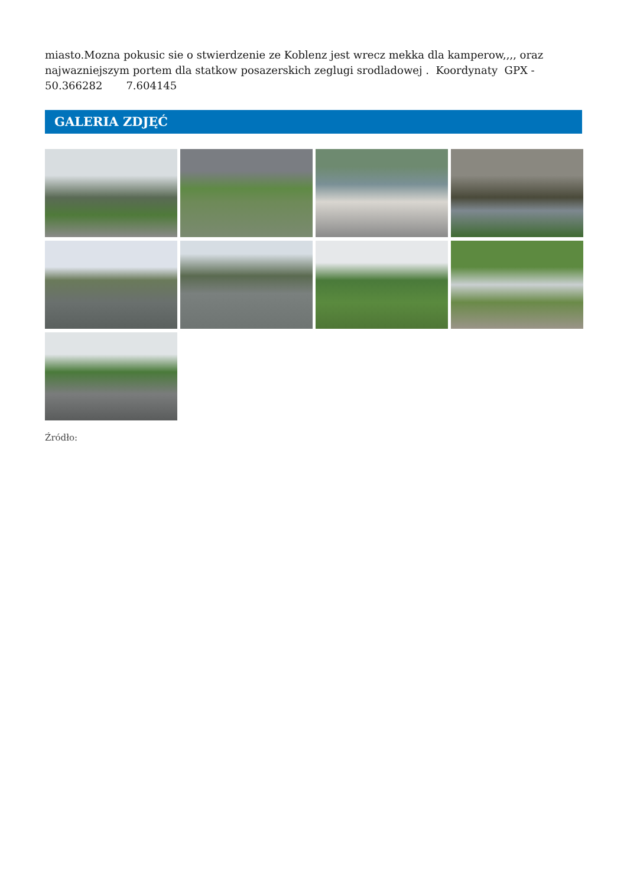miasto.Mozna pokusic sie o stwierdzenie ze Koblenz jest wrecz mekka dla kamperow,,,, oraz najwazniejszym portem dla statkow posazerskich zeglugi srodladowej . Koordynaty GPX - 50.366282 7.604145
GALERIA ZDJĘĆ
Źródło: